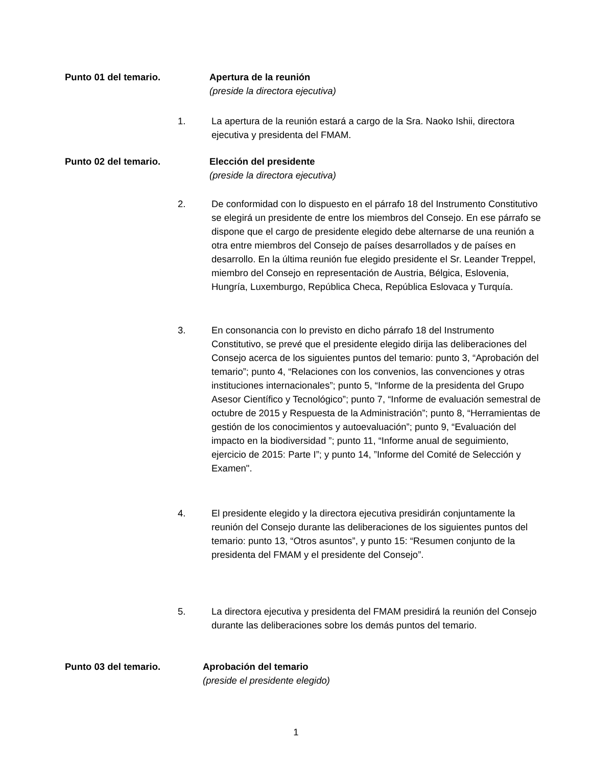Punto 01 del temario. Apertura de la reunión
(preside la directora ejecutiva)
1. La apertura de la reunión estará a cargo de la Sra. Naoko Ishii, directora ejecutiva y presidenta del FMAM.
Punto 02 del temario. Elección del presidente
(preside la directora ejecutiva)
2. De conformidad con lo dispuesto en el párrafo 18 del Instrumento Constitutivo se elegirá un presidente de entre los miembros del Consejo. En ese párrafo se dispone que el cargo de presidente elegido debe alternarse de una reunión a otra entre miembros del Consejo de países desarrollados y de países en desarrollo. En la última reunión fue elegido presidente el Sr. Leander Treppel, miembro del Consejo en representación de Austria, Bélgica, Eslovenia, Hungría, Luxemburgo, República Checa, República Eslovaca y Turquía.
3. En consonancia con lo previsto en dicho párrafo 18 del Instrumento Constitutivo, se prevé que el presidente elegido dirija las deliberaciones del Consejo acerca de los siguientes puntos del temario: punto 3, “Aprobación del temario”; punto 4, “Relaciones con los convenios, las convenciones y otras instituciones internacionales”; punto 5, “Informe de la presidenta del Grupo Asesor Científico y Tecnológico”; punto 7, “Informe de evaluación semestral de octubre de 2015 y Respuesta de la Administración”; punto 8, “Herramientas de gestión de los conocimientos y autoevaluación”; punto 9, “Evaluación del impacto en la biodiversidad ”; punto 11, “Informe anual de seguimiento, ejercicio de 2015: Parte I”; y punto 14, ”Informe del Comité de Selección y Examen".
4. El presidente elegido y la directora ejecutiva presidirán conjuntamente la reunión del Consejo durante las deliberaciones de los siguientes puntos del temario: punto 13, “Otros asuntos”, y punto 15: “Resumen conjunto de la presidenta del FMAM y el presidente del Consejo”.
5. La directora ejecutiva y presidenta del FMAM presidirá la reunión del Consejo durante las deliberaciones sobre los demás puntos del temario.
Punto 03 del temario. Aprobación del temario
(preside el presidente elegido)
1